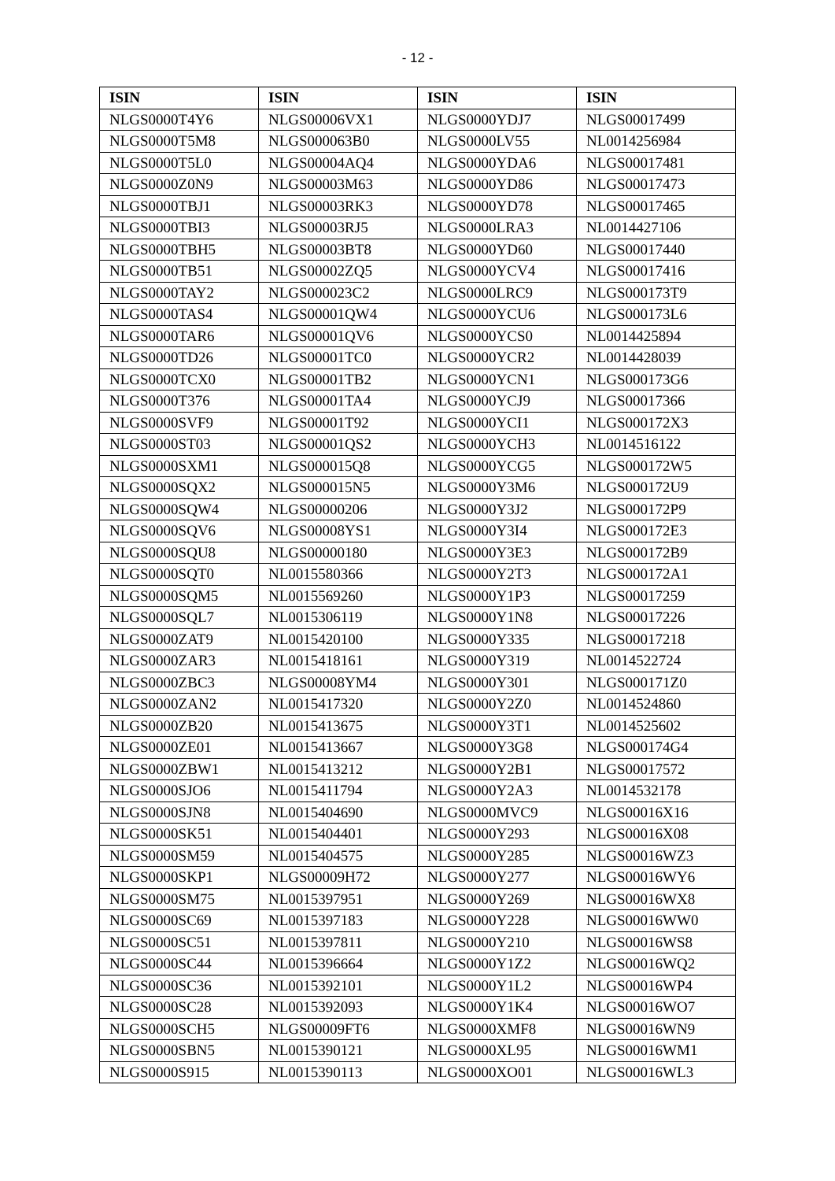- 12 -
| ISIN | ISIN | ISIN | ISIN |
| --- | --- | --- | --- |
| NLGS0000T4Y6 | NLGS00006VX1 | NLGS0000YDJ7 | NLGS00017499 |
| NLGS0000T5M8 | NLGS000063B0 | NLGS0000LV55 | NL0014256984 |
| NLGS0000T5L0 | NLGS00004AQ4 | NLGS0000YDA6 | NLGS00017481 |
| NLGS0000Z0N9 | NLGS00003M63 | NLGS0000YD86 | NLGS00017473 |
| NLGS0000TBJ1 | NLGS00003RK3 | NLGS0000YD78 | NLGS00017465 |
| NLGS0000TBI3 | NLGS00003RJ5 | NLGS0000LRA3 | NL0014427106 |
| NLGS0000TBH5 | NLGS00003BT8 | NLGS0000YD60 | NLGS00017440 |
| NLGS0000TB51 | NLGS00002ZQ5 | NLGS0000YCV4 | NLGS00017416 |
| NLGS0000TAY2 | NLGS000023C2 | NLGS0000LRC9 | NLGS000173T9 |
| NLGS0000TAS4 | NLGS00001QW4 | NLGS0000YCU6 | NLGS000173L6 |
| NLGS0000TAR6 | NLGS00001QV6 | NLGS0000YCS0 | NL0014425894 |
| NLGS0000TD26 | NLGS00001TC0 | NLGS0000YCR2 | NL0014428039 |
| NLGS0000TCX0 | NLGS00001TB2 | NLGS0000YCN1 | NLGS000173G6 |
| NLGS0000T376 | NLGS00001TA4 | NLGS0000YCJ9 | NLGS00017366 |
| NLGS0000SVF9 | NLGS00001T92 | NLGS0000YCI1 | NLGS000172X3 |
| NLGS0000ST03 | NLGS00001QS2 | NLGS0000YCH3 | NL0014516122 |
| NLGS0000SXM1 | NLGS000015Q8 | NLGS0000YCG5 | NLGS000172W5 |
| NLGS0000SQX2 | NLGS000015N5 | NLGS0000Y3M6 | NLGS000172U9 |
| NLGS0000SQW4 | NLGS00000206 | NLGS0000Y3J2 | NLGS000172P9 |
| NLGS0000SQV6 | NLGS00008YS1 | NLGS0000Y3I4 | NLGS000172E3 |
| NLGS0000SQU8 | NLGS00000180 | NLGS0000Y3E3 | NLGS000172B9 |
| NLGS0000SQT0 | NL0015580366 | NLGS0000Y2T3 | NLGS000172A1 |
| NLGS0000SQM5 | NL0015569260 | NLGS0000Y1P3 | NLGS00017259 |
| NLGS0000SQL7 | NL0015306119 | NLGS0000Y1N8 | NLGS00017226 |
| NLGS0000ZAT9 | NL0015420100 | NLGS0000Y335 | NLGS00017218 |
| NLGS0000ZAR3 | NL0015418161 | NLGS0000Y319 | NL0014522724 |
| NLGS0000ZBC3 | NLGS00008YM4 | NLGS0000Y301 | NLGS000171Z0 |
| NLGS0000ZAN2 | NL0015417320 | NLGS0000Y2Z0 | NL0014524860 |
| NLGS0000ZB20 | NL0015413675 | NLGS0000Y3T1 | NL0014525602 |
| NLGS0000ZE01 | NL0015413667 | NLGS0000Y3G8 | NLGS000174G4 |
| NLGS0000ZBW1 | NL0015413212 | NLGS0000Y2B1 | NLGS00017572 |
| NLGS0000SJO6 | NL0015411794 | NLGS0000Y2A3 | NL0014532178 |
| NLGS0000SJN8 | NL0015404690 | NLGS0000MVC9 | NLGS00016X16 |
| NLGS0000SK51 | NL0015404401 | NLGS0000Y293 | NLGS00016X08 |
| NLGS0000SM59 | NL0015404575 | NLGS0000Y285 | NLGS00016WZ3 |
| NLGS0000SKP1 | NLGS00009H72 | NLGS0000Y277 | NLGS00016WY6 |
| NLGS0000SM75 | NL0015397951 | NLGS0000Y269 | NLGS00016WX8 |
| NLGS0000SC69 | NL0015397183 | NLGS0000Y228 | NLGS00016WW0 |
| NLGS0000SC51 | NL0015397811 | NLGS0000Y210 | NLGS00016WS8 |
| NLGS0000SC44 | NL0015396664 | NLGS0000Y1Z2 | NLGS00016WQ2 |
| NLGS0000SC36 | NL0015392101 | NLGS0000Y1L2 | NLGS00016WP4 |
| NLGS0000SC28 | NL0015392093 | NLGS0000Y1K4 | NLGS00016WO7 |
| NLGS0000SCH5 | NLGS00009FT6 | NLGS0000XMF8 | NLGS00016WN9 |
| NLGS0000SBN5 | NL0015390121 | NLGS0000XL95 | NLGS00016WM1 |
| NLGS0000S915 | NL0015390113 | NLGS0000XO01 | NLGS00016WL3 |